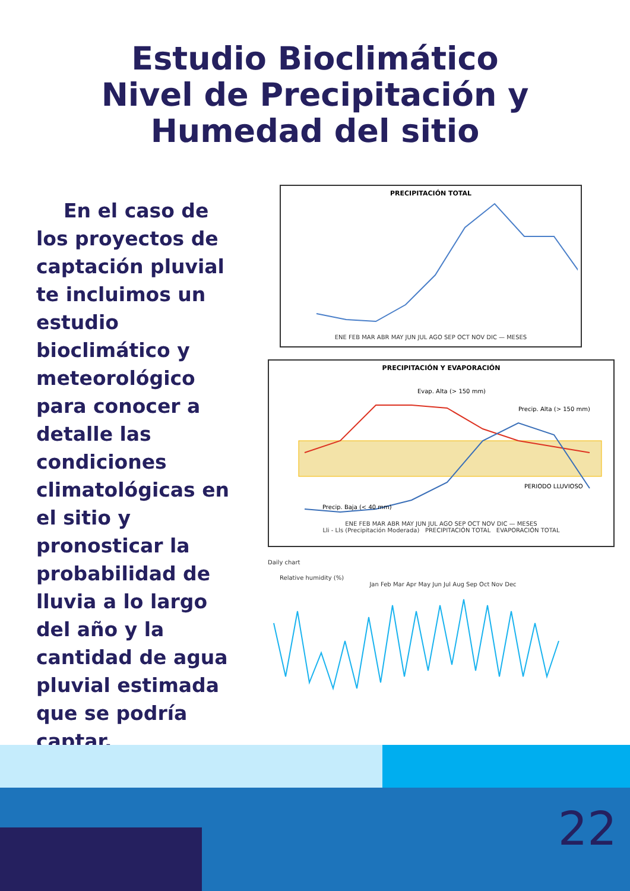Estudio Bioclimático
Nivel de Precipitación y
Humedad del sitio
En el caso de los proyectos de captación pluvial te incluimos un estudio bioclimático y meteorológico para conocer a detalle las condiciones climatológicas en el sitio y pronosticar la probabilidad de lluvia a lo largo del año y la cantidad de agua pluvial estimada que se podría captar.
PRECIPITACIÓN TOTAL
ENE FEB MAR ABR MAY JUN JUL AGO SEP OCT NOV DIC — MESES
PRECIPITACIÓN Y EVAPORACIÓN
Evap. Alta (> 150 mm)
Precip. Alta (> 150 mm)
PERIODO LLUVIOSO
Precip. Baja (< 40 mm)
ENE FEB MAR ABR MAY JUN JUL AGO SEP OCT NOV DIC — MESES
Lli - Lls (Precipitación Moderada) PRECIPITACIÓN TOTAL EVAPORACIÓN TOTAL
Daily chart
Relative humidity (%)
Jan Feb Mar Apr May Jun Jul Aug Sep Oct Nov Dec
22